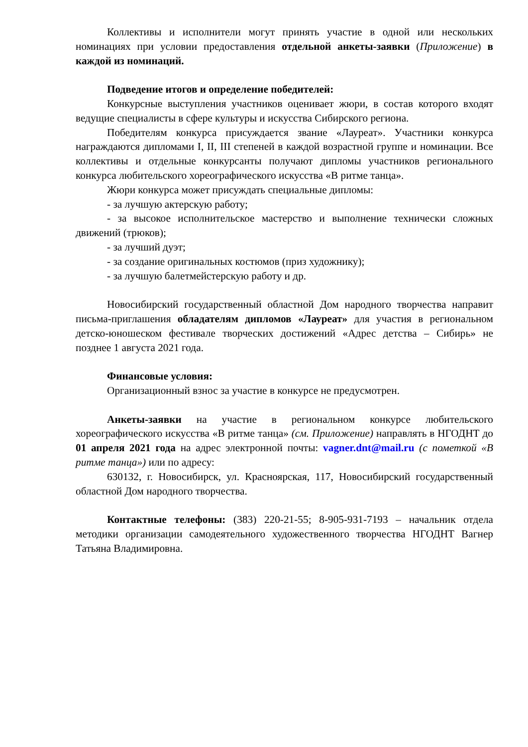Коллективы и исполнители могут принять участие в одной или нескольких номинациях при условии предоставления отдельной анкеты-заявки (Приложение) в каждой из номинаций.
Подведение итогов и определение победителей:
Конкурсные выступления участников оценивает жюри, в состав которого входят ведущие специалисты в сфере культуры и искусства Сибирского региона.
Победителям конкурса присуждается звание «Лауреат». Участники конкурса награждаются дипломами I, II, III степеней в каждой возрастной группе и номинации. Все коллективы и отдельные конкурсанты получают дипломы участников регионального конкурса любительского хореографического искусства «В ритме танца».
Жюри конкурса может присуждать специальные дипломы:
- за лучшую актерскую работу;
- за высокое исполнительское мастерство и выполнение технически сложных движений (трюков);
- за лучший дуэт;
- за создание оригинальных костюмов (приз художнику);
- за лучшую балетмейстерскую работу и др.
Новосибирский государственный областной Дом народного творчества направит письма-приглашения обладателям дипломов «Лауреат» для участия в региональном детско-юношеском фестивале творческих достижений «Адрес детства – Сибирь» не позднее 1 августа 2021 года.
Финансовые условия:
Организационный взнос за участие в конкурсе не предусмотрен.
Анкеты-заявки на участие в региональном конкурсе любительского хореографического искусства «В ритме танца» (см. Приложение) направлять в НГОДНТ до 01 апреля 2021 года на адрес электронной почты: vagner.dnt@mail.ru (с пометкой «В ритме танца») или по адресу:
630132, г. Новосибирск, ул. Красноярская, 117, Новосибирский государственный областной Дом народного творчества.
Контактные телефоны: (383) 220-21-55; 8-905-931-7193 – начальник отдела методики организации самодеятельного художественного творчества НГОДНТ Вагнер Татьяна Владимировна.